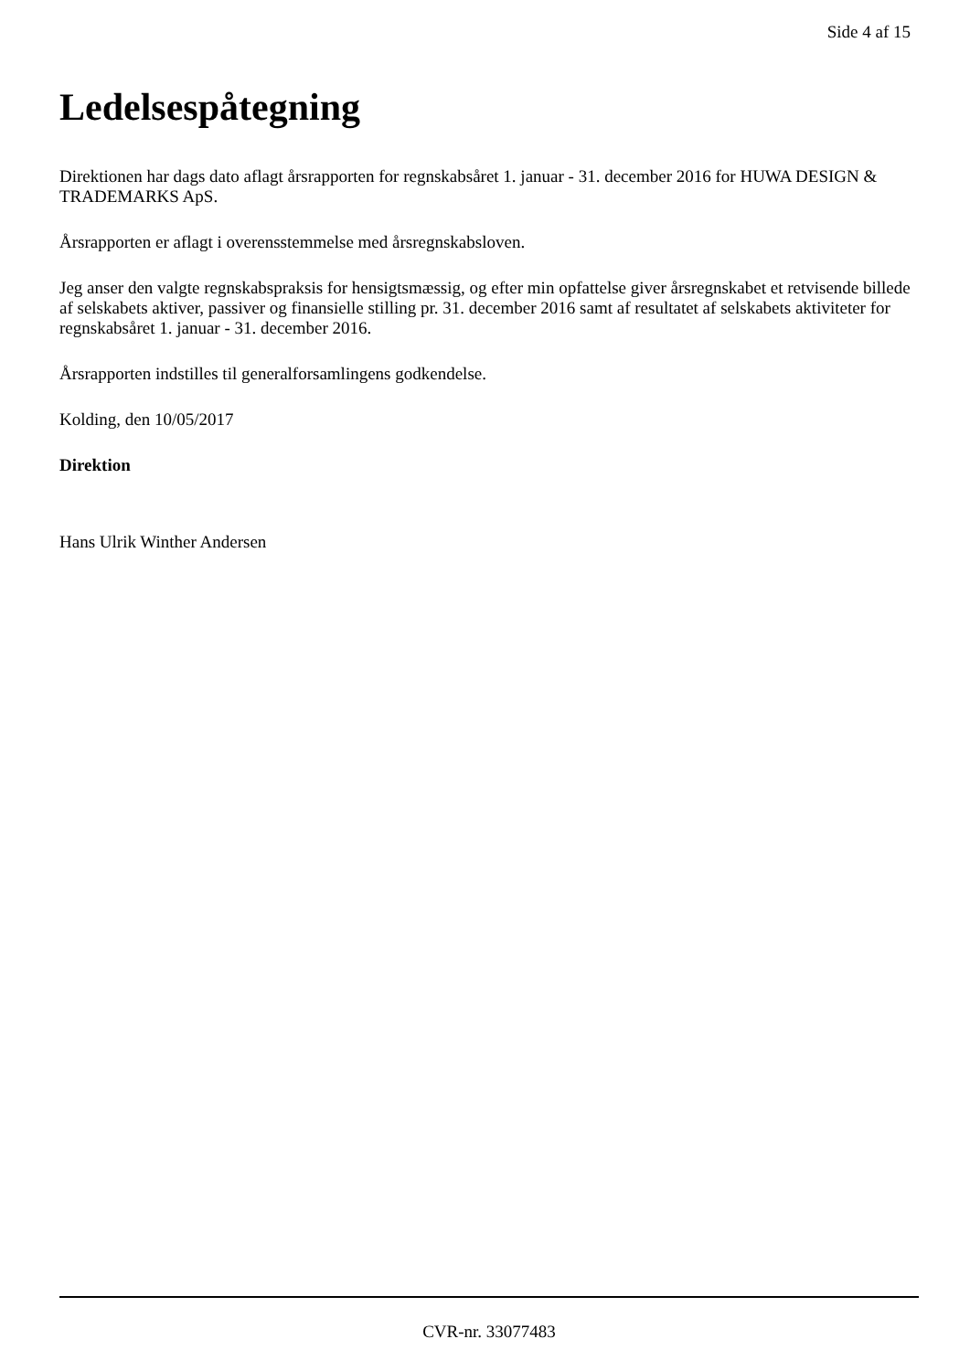Side 4 af 15
Ledelsespåtegning
Direktionen har dags dato aflagt årsrapporten for regnskabsåret 1. januar - 31. december 2016 for HUWA DESIGN & TRADEMARKS ApS.
Årsrapporten er aflagt i overensstemmelse med årsregnskabsloven.
Jeg anser den valgte regnskabspraksis for hensigtsmæssig, og efter min opfattelse giver årsregnskabet et retvisende billede af selskabets aktiver, passiver og finansielle stilling pr. 31. december 2016 samt af resultatet af selskabets aktiviteter for regnskabsåret 1. januar - 31. december 2016.
Årsrapporten indstilles til generalforsamlingens godkendelse.
Kolding, den 10/05/2017
Direktion
Hans Ulrik Winther Andersen
CVR-nr. 33077483